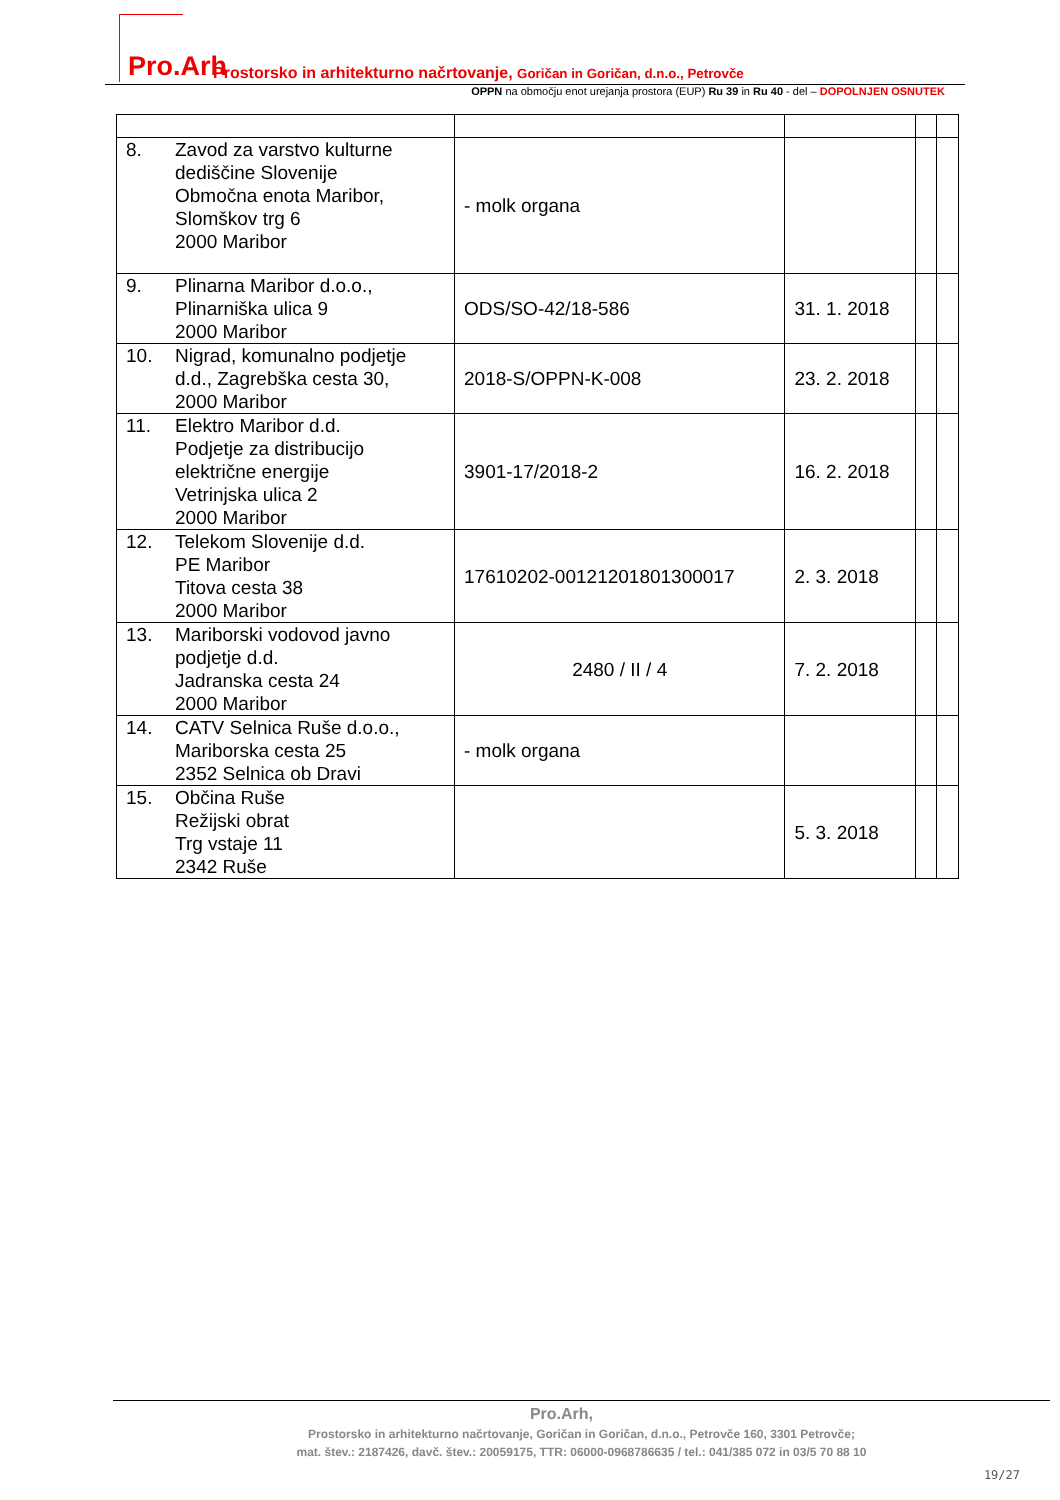Pro.Arh Prostorsko in arhitekturno načrtovanje, Goričan in Goričan, d.n.o., Petrovče
OPPN na območju enot urejanja prostora (EUP) Ru 39 in Ru 40 - del – DOPOLNJEN OSNUTEK
| 8. | Zavod za varstvo kulturne dediščine Slovenije Območna enota Maribor, Slomškov trg 6 2000 Maribor | - molk organa | | | |
| 9. | Plinarna Maribor d.o.o., Plinarniška ulica 9 2000 Maribor | ODS/SO-42/18-586 | 31. 1. 2018 | | |
| 10. | Nigrad, komunalno podjetje d.d., Zagrebška cesta 30, 2000 Maribor | 2018-S/OPPN-K-008 | 23. 2. 2018 | | |
| 11. | Elektro Maribor d.d. Podjetje za distribucijo električne energije Vetrinjska ulica 2 2000 Maribor | 3901-17/2018-2 | 16. 2. 2018 | | |
| 12. | Telekom Slovenije d.d. PE Maribor Titova cesta 38 2000 Maribor | 17610202-00121201801300017 | 2. 3. 2018 | | |
| 13. | Mariborski vodovod javno podjetje d.d. Jadranska cesta 24 2000 Maribor | 2480 / II / 4 | 7. 2. 2018 | | |
| 14. | CATV Selnica Ruše d.o.o., Mariborska cesta 25 2352 Selnica ob Dravi | - molk organa | | | |
| 15. | Občina Ruše Režijski obrat Trg vstaje 11 2342 Ruše | | 5. 3. 2018 | | |
Pro.Arh,
Prostorsko in arhitekturno načrtovanje, Goričan in Goričan, d.n.o., Petrovče 160, 3301 Petrovče;
mat. štev.: 2187426, davč. štev.: 20059175, TTR: 06000-0968786635 / tel.: 041/385 072 in 03/5 70 88 10
19/27